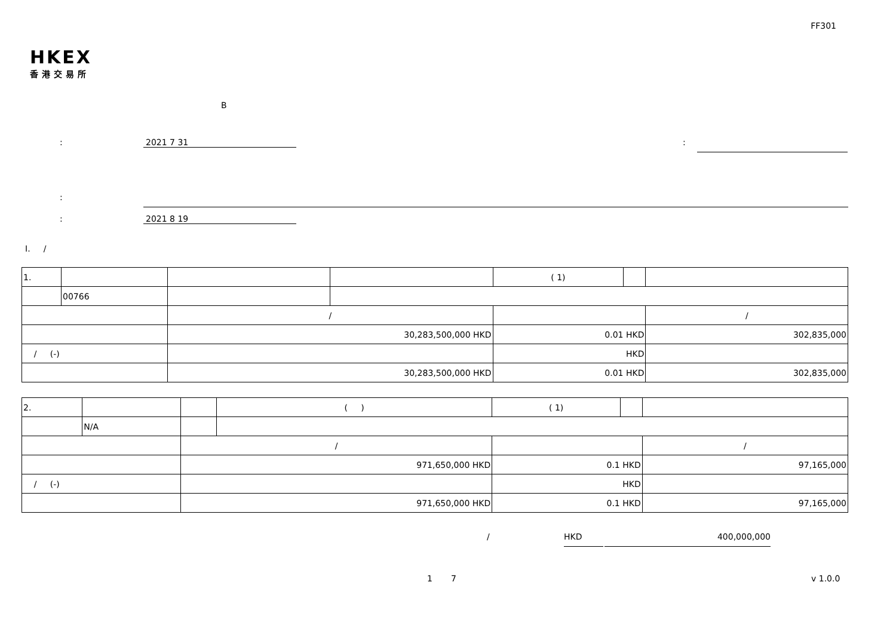FF301
HKEX
香港交易所
B
: 2021 7 31 :
:
: 2021 8 19
I. /
| 1. | | | | ( 1) | | |
| | 00766 | | | | | |
| | | / | | | | / |
| | | 30,283,500,000 HKD | | 0.01 HKD | | 302,835,000 |
| / (-) | | | | HKD | | |
| | | 30,283,500,000 HKD | | 0.01 HKD | | 302,835,000 |
| 2. | | | ( ) | ( 1) | | |
| | N/A | | | | | |
| | | / | | | | / |
| | | 971,650,000 HKD | | 0.1 HKD | | 97,165,000 |
| / (-) | | | | HKD | | |
| | | 971,650,000 HKD | | 0.1 HKD | | 97,165,000 |
/ HKD 400,000,000
1 7 v 1.0.0